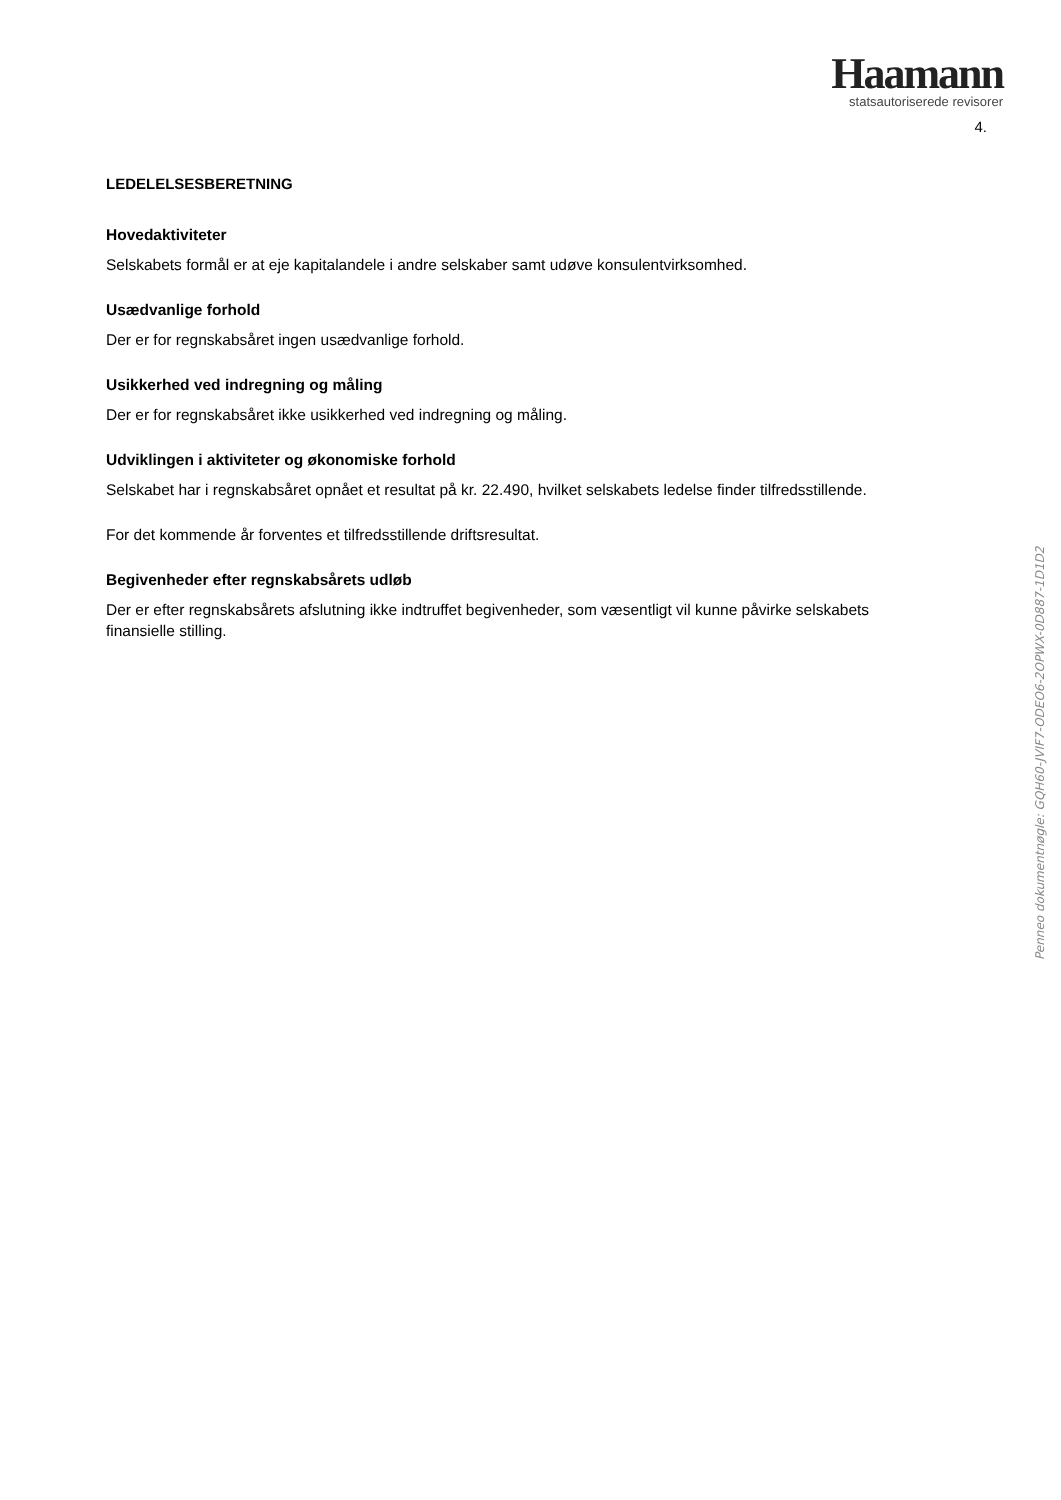Haamann
statsautoriserede revisorer
4.
LEDELELSESBERETNING
Hovedaktiviteter
Selskabets formål er at eje kapitalandele i andre selskaber samt udøve konsulentvirksomhed.
Usædvanlige forhold
Der er for regnskabsåret ingen usædvanlige forhold.
Usikkerhed ved indregning og måling
Der er for regnskabsåret ikke usikkerhed ved indregning og måling.
Udviklingen i aktiviteter og økonomiske forhold
Selskabet har i regnskabsåret opnået et resultat på kr. 22.490, hvilket selskabets ledelse finder tilfredsstillende.
For det kommende år forventes et tilfredsstillende driftsresultat.
Begivenheder efter regnskabsårets udløb
Der er efter regnskabsårets afslutning ikke indtruffet begivenheder, som væsentligt vil kunne påvirke selskabets finansielle stilling.
Penneo dokumentnøgle: GQH60-JVIF7-ODEO6-2OPWX-0D887-1D1D2